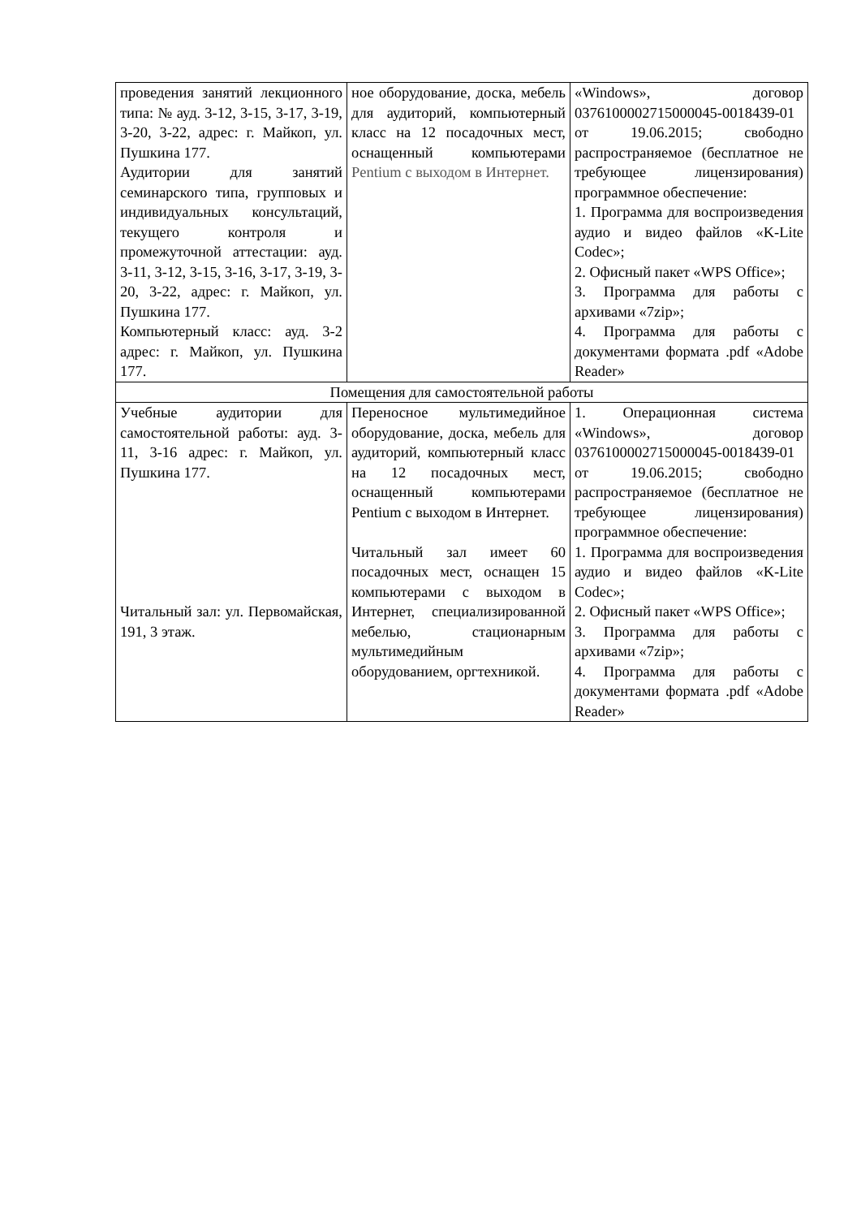| проведения занятий лекционного типа: № ауд. 3-12, 3-15, 3-17, 3-19, 3-20, 3-22, адрес: г. Майкоп, ул. Пушкина 177. Аудитории для занятий семинарского типа, групповых и индивидуальных консультаций, текущего контроля и промежуточной аттестации: ауд. 3-11, 3-12, 3-15, 3-16, 3-17, 3-19, 3-20, 3-22, адрес: г. Майкоп, ул. Пушкина 177. Компьютерный класс: ауд. 3-2 адрес: г. Майкоп, ул. Пушкина 177. | ное оборудование, доска, мебель для аудиторий, компьютерный класс на 12 посадочных мест, оснащенный компьютерами Pentium с выходом в Интернет. | «Windows», договор 0376100002715000045-0018439-01 от 19.06.2015; свободно распространяемое (бесплатное не требующее лицензирования) программное обеспечение: 1. Программа для воспроизведения аудио и видео файлов «K-Lite Codec»; 2. Офисный пакет «WPS Office»; 3. Программа для работы с архивами «7zip»; 4. Программа для работы с документами формата .pdf «Adobe Reader» |
| Помещения для самостоятельной работы | | |
| Учебные аудитории для самостоятельной работы: ауд. 3-11, 3-16 адрес: г. Майкоп, ул. Пушкина 177. Читальный зал: ул. Первомайская, 191, 3 этаж. | Переносное мультимедийное оборудование, доска, мебель для аудиторий, компьютерный класс на 12 посадочных мест, оснащенный компьютерами Pentium с выходом в Интернет. Читальный зал имеет 60 посадочных мест, оснащен 15 компьютерами с выходом в Интернет, специализированной мебелью, стационарным мультимедийным оборудованием, оргтехникой. | 1. Операционная система «Windows», договор 0376100002715000045-0018439-01 от 19.06.2015; свободно распространяемое (бесплатное не требующее лицензирования) программное обеспечение: 1. Программа для воспроизведения аудио и видео файлов «K-Lite Codec»; 2. Офисный пакет «WPS Office»; 3. Программа для работы с архивами «7zip»; 4. Программа для работы с документами формата .pdf «Adobe Reader» |